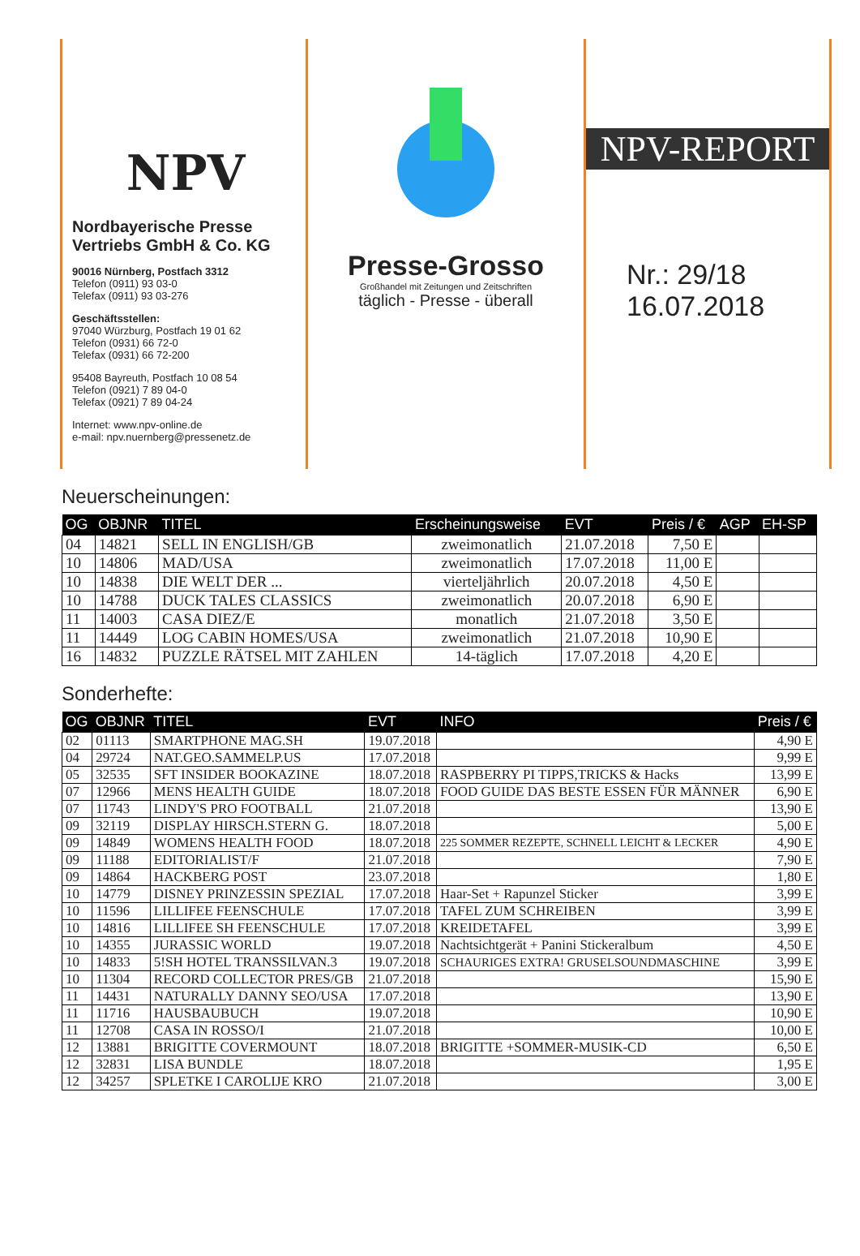NPV
Nordbayerische Presse
Vertriebs GmbH & Co. KG
90016 Nürnberg, Postfach 3312
Telefon (0911) 93 03-0
Telefax (0911) 93 03-276
Geschäftsstellen:
97040 Würzburg, Postfach 19 01 62
Telefon (0931) 66 72-0
Telefax (0931) 66 72-200
95408 Bayreuth, Postfach 10 08 54
Telefon (0921) 7 89 04-0
Telefax (0921) 7 89 04-24
Internet: www.npv-online.de
e-mail: npv.nuernberg@pressenetz.de
Presse-Grosso
Großhandel mit Zeitungen und Zeitschriften
täglich - Presse - überall
NPV-REPORT
Nr.: 29/18
16.07.2018
Neuerscheinungen:
| OG | OBJNR | TITEL | Erscheinungsweise | EVT | Preis / € | AGP | EH-SP |
| --- | --- | --- | --- | --- | --- | --- | --- |
| 04 | 14821 | SELL IN ENGLISH/GB | zweimonatlich | 21.07.2018 | 7,50 E | | |
| 10 | 14806 | MAD/USA | zweimonatlich | 17.07.2018 | 11,00 E | | |
| 10 | 14838 | DIE WELT DER ... | vierteljährlich | 20.07.2018 | 4,50 E | | |
| 10 | 14788 | DUCK TALES CLASSICS | zweimonatlich | 20.07.2018 | 6,90 E | | |
| 11 | 14003 | CASA DIEZ/E | monatlich | 21.07.2018 | 3,50 E | | |
| 11 | 14449 | LOG CABIN HOMES/USA | zweimonatlich | 21.07.2018 | 10,90 E | | |
| 16 | 14832 | PUZZLE RÄTSEL MIT ZAHLEN | 14-täglich | 17.07.2018 | 4,20 E | | |
Sonderhefte:
| OG | OBJNR | TITEL | EVT | INFO | Preis / € |
| --- | --- | --- | --- | --- | --- |
| 02 | 01113 | SMARTPHONE MAG.SH | 19.07.2018 | | 4,90 E |
| 04 | 29724 | NAT.GEO.SAMMELP.US | 17.07.2018 | | 9,99 E |
| 05 | 32535 | SFT INSIDER BOOKAZINE | 18.07.2018 | RASPBERRY PI TIPPS,TRICKS & Hacks | 13,99 E |
| 07 | 12966 | MENS HEALTH GUIDE | 18.07.2018 | FOOD GUIDE DAS BESTE ESSEN FÜR MÄNNER | 6,90 E |
| 07 | 11743 | LINDY'S PRO FOOTBALL | 21.07.2018 | | 13,90 E |
| 09 | 32119 | DISPLAY HIRSCH.STERN G. | 18.07.2018 | | 5,00 E |
| 09 | 14849 | WOMENS HEALTH FOOD | 18.07.2018 | 225 SOMMER REZEPTE, SCHNELL LEICHT & LECKER | 4,90 E |
| 09 | 11188 | EDITORIALIST/F | 21.07.2018 | | 7,90 E |
| 09 | 14864 | HACKBERG POST | 23.07.2018 | | 1,80 E |
| 10 | 14779 | DISNEY PRINZESSIN SPEZIAL | 17.07.2018 | Haar-Set + Rapunzel Sticker | 3,99 E |
| 10 | 11596 | LILLIFEE FEENSCHULE | 17.07.2018 | TAFEL ZUM SCHREIBEN | 3,99 E |
| 10 | 14816 | LILLIFEE SH FEENSCHULE | 17.07.2018 | KREIDETAFEL | 3,99 E |
| 10 | 14355 | JURASSIC WORLD | 19.07.2018 | Nachtsichtgerät + Panini Stickeralbum | 4,50 E |
| 10 | 14833 | 5!SH HOTEL TRANSSILVAN.3 | 19.07.2018 | SCHAURIGES EXTRA! GRUSELSOUNDMASCHINE | 3,99 E |
| 10 | 11304 | RECORD COLLECTOR PRES/GB | 21.07.2018 | | 15,90 E |
| 11 | 14431 | NATURALLY DANNY SEO/USA | 17.07.2018 | | 13,90 E |
| 11 | 11716 | HAUSBAUBUCH | 19.07.2018 | | 10,90 E |
| 11 | 12708 | CASA IN ROSSO/I | 21.07.2018 | | 10,00 E |
| 12 | 13881 | BRIGITTE COVERMOUNT | 18.07.2018 | BRIGITTE +SOMMER-MUSIK-CD | 6,50 E |
| 12 | 32831 | LISA BUNDLE | 18.07.2018 | | 1,95 E |
| 12 | 34257 | SPLETKE I CAROLIJE KRO | 21.07.2018 | | 3,00 E |